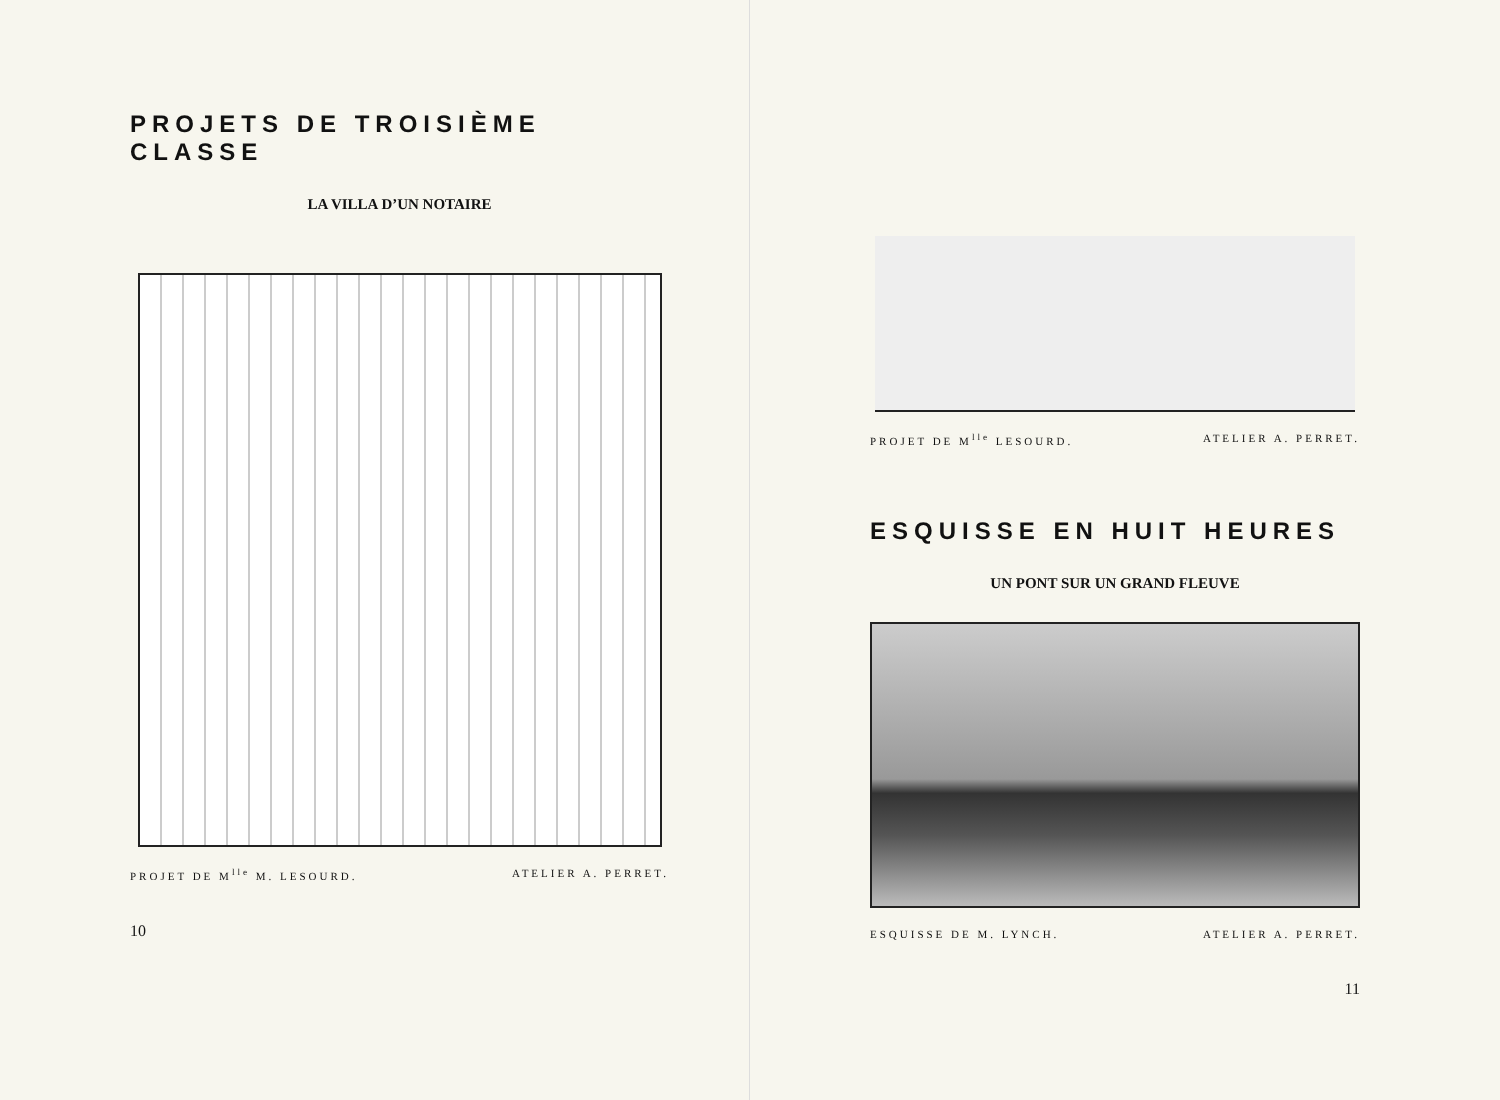PROJETS DE TROISIÈME CLASSE
LA VILLA D’UN NOTAIRE
PROJET DE M<sup>lle</sup> M. LESOURD. ATELIER A. PERRET.
10
PROJET DE M<sup>lle</sup> LESOURD. ATELIER A. PERRET.
ESQUISSE EN HUIT HEURES
UN PONT SUR UN GRAND FLEUVE
ESQUISSE DE M. LYNCH. ATELIER A. PERRET.
11